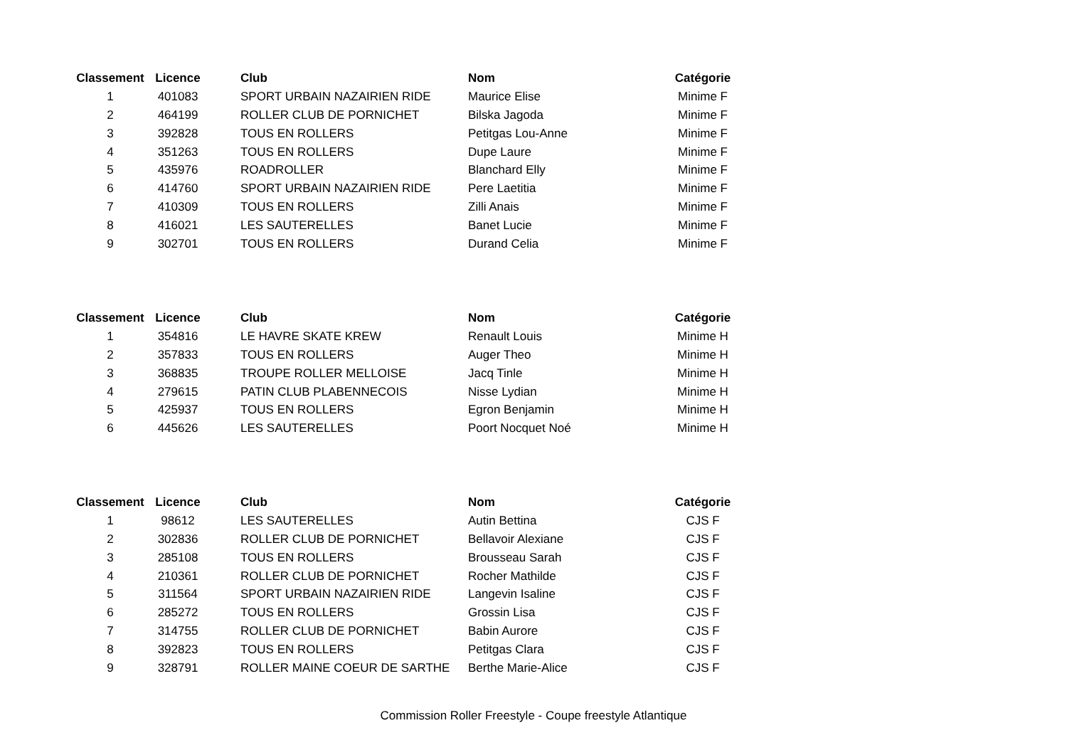| Classement | Licence | Club | Nom | Catégorie |
| --- | --- | --- | --- | --- |
| 1 | 401083 | SPORT URBAIN NAZAIRIEN RIDE | Maurice Elise | Minime F |
| 2 | 464199 | ROLLER CLUB DE PORNICHET | Bilska Jagoda | Minime F |
| 3 | 392828 | TOUS EN ROLLERS | Petitgas Lou-Anne | Minime F |
| 4 | 351263 | TOUS EN ROLLERS | Dupe Laure | Minime F |
| 5 | 435976 | ROADROLLER | Blanchard Elly | Minime F |
| 6 | 414760 | SPORT URBAIN NAZAIRIEN RIDE | Pere Laetitia | Minime F |
| 7 | 410309 | TOUS EN ROLLERS | Zilli Anais | Minime F |
| 8 | 416021 | LES SAUTERELLES | Banet Lucie | Minime F |
| 9 | 302701 | TOUS EN ROLLERS | Durand Celia | Minime F |
| Classement | Licence | Club | Nom | Catégorie |
| --- | --- | --- | --- | --- |
| 1 | 354816 | LE HAVRE SKATE KREW | Renault Louis | Minime H |
| 2 | 357833 | TOUS EN ROLLERS | Auger Theo | Minime H |
| 3 | 368835 | TROUPE ROLLER MELLOISE | Jacq Tinle | Minime H |
| 4 | 279615 | PATIN CLUB PLABENNECOIS | Nisse Lydian | Minime H |
| 5 | 425937 | TOUS EN ROLLERS | Egron Benjamin | Minime H |
| 6 | 445626 | LES SAUTERELLES | Poort Nocquet Noé | Minime H |
| Classement | Licence | Club | Nom | Catégorie |
| --- | --- | --- | --- | --- |
| 1 | 98612 | LES SAUTERELLES | Autin Bettina | CJS F |
| 2 | 302836 | ROLLER CLUB DE PORNICHET | Bellavoir Alexiane | CJS F |
| 3 | 285108 | TOUS EN ROLLERS | Brousseau Sarah | CJS F |
| 4 | 210361 | ROLLER CLUB DE PORNICHET | Rocher Mathilde | CJS F |
| 5 | 311564 | SPORT URBAIN NAZAIRIEN RIDE | Langevin Isaline | CJS F |
| 6 | 285272 | TOUS EN ROLLERS | Grossin Lisa | CJS F |
| 7 | 314755 | ROLLER CLUB DE PORNICHET | Babin Aurore | CJS F |
| 8 | 392823 | TOUS EN ROLLERS | Petitgas Clara | CJS F |
| 9 | 328791 | ROLLER MAINE COEUR DE SARTHE | Berthe Marie-Alice | CJS F |
Commission Roller Freestyle - Coupe freestyle Atlantique